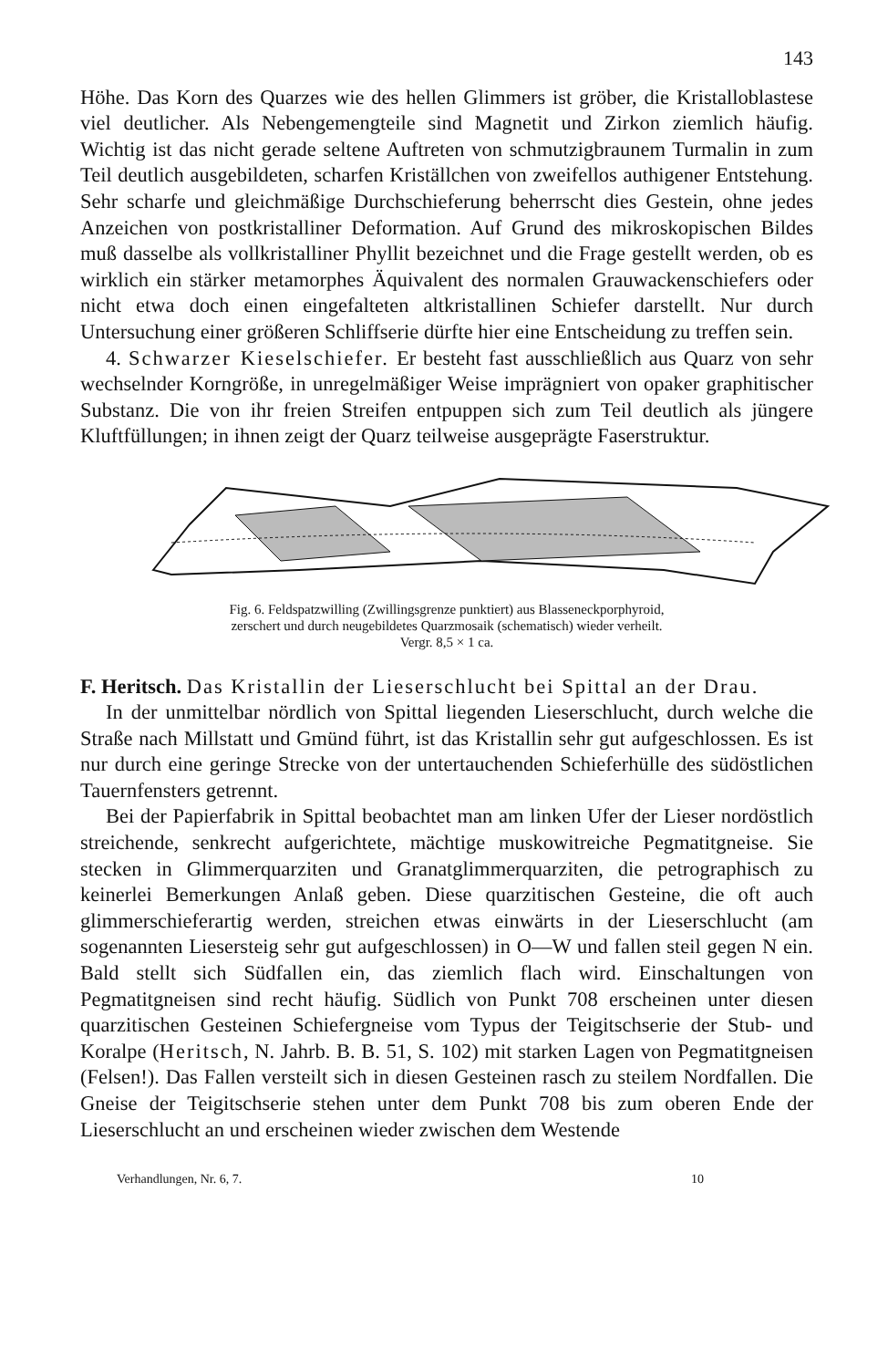143
Höhe. Das Korn des Quarzes wie des hellen Glimmers ist gröber, die Kristalloblastese viel deutlicher. Als Nebengemengteile sind Magnetit und Zirkon ziemlich häufig. Wichtig ist das nicht gerade seltene Auftreten von schmutzigbraunem Turmalin in zum Teil deutlich ausgebildeten, scharfen Kriställchen von zweifellos authigener Entstehung. Sehr scharfe und gleichmäßige Durchschieferung beherrscht dies Gestein, ohne jedes Anzeichen von postkristalliner Deformation. Auf Grund des mikroskopischen Bildes muß dasselbe als vollkristalliner Phyllit bezeichnet und die Frage gestellt werden, ob es wirklich ein stärker metamorphes Äquivalent des normalen Grauwackenschiefers oder nicht etwa doch einen eingefalteten altkristallinen Schiefer darstellt. Nur durch Untersuchung einer größeren Schliffserie dürfte hier eine Entscheidung zu treffen sein.
4. Schwarzer Kieselschiefer. Er besteht fast ausschließlich aus Quarz von sehr wechselnder Korngröße, in unregelmäßiger Weise imprägniert von opaker graphitischer Substanz. Die von ihr freien Streifen entpuppen sich zum Teil deutlich als jüngere Kluftfüllungen; in ihnen zeigt der Quarz teilweise ausgeprägte Faserstruktur.
Fig. 6. Feldspatzwilling (Zwillingsgrenze punktiert) aus Blasseneckporphyroid,
zerschert und durch neugebildetes Quarzmosaik (schematisch) wieder verheilt.
Vergr. 8,5 × 1 ca.
F. Heritsch. Das Kristallin der Lieserschlucht bei Spittal an der Drau.
In der unmittelbar nördlich von Spittal liegenden Lieserschlucht, durch welche die Straße nach Millstatt und Gmünd führt, ist das Kristallin sehr gut aufgeschlossen. Es ist nur durch eine geringe Strecke von der untertauchenden Schieferhülle des südöstlichen Tauernfensters getrennt.
Bei der Papierfabrik in Spittal beobachtet man am linken Ufer der Lieser nordöstlich streichende, senkrecht aufgerichtete, mächtige muskowitreiche Pegmatitgneise. Sie stecken in Glimmerquarziten und Granatglimmerquarziten, die petrographisch zu keinerlei Bemerkungen Anlaß geben. Diese quarzitischen Gesteine, die oft auch glimmerschieferartig werden, streichen etwas einwärts in der Lieserschlucht (am sogenannten Liesersteig sehr gut aufgeschlossen) in O—W und fallen steil gegen N ein. Bald stellt sich Südfallen ein, das ziemlich flach wird. Einschaltungen von Pegmatitgneisen sind recht häufig. Südlich von Punkt 708 erscheinen unter diesen quarzitischen Gesteinen Schiefergneise vom Typus der Teigitschserie der Stub- und Koralpe (Heritsch, N. Jahrb. B. B. 51, S. 102) mit starken Lagen von Pegmatitgneisen (Felsen!). Das Fallen versteilt sich in diesen Gesteinen rasch zu steilem Nordfallen. Die Gneise der Teigitschserie stehen unter dem Punkt 708 bis zum oberen Ende der Lieserschlucht an und erscheinen wieder zwischen dem Westende
Verhandlungen, Nr. 6, 7. 10